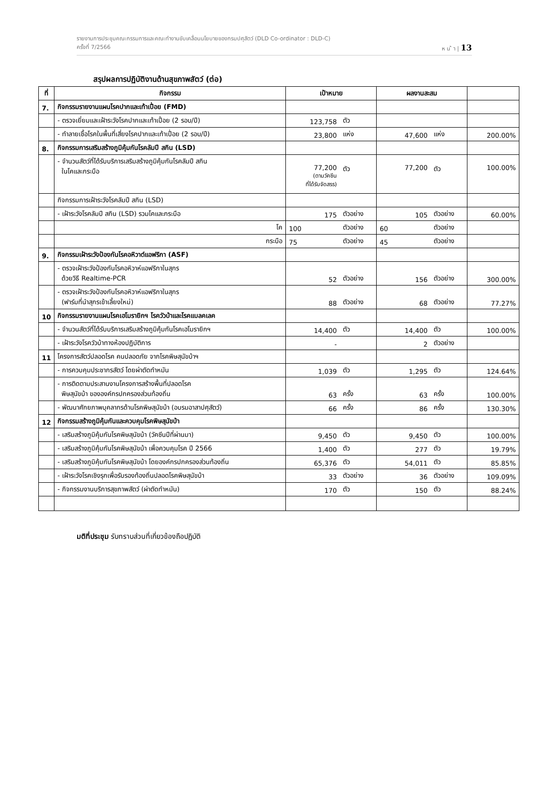รายงานการประชุมคณะกรรมการและคณะทำงานขับเคลื่อนนโยบายของกรมปศุสัตว์ (DLD Co-ordinator : DLD-C)
ครั้งที่ 7/2566 ห น ้ า | 13
สรุปผลการปฏิบัติงานด้านสุขภาพสัตว์ (ต่อ)
| ที่ | กิจกรรม | เป้าหมาย | | ผลงานสะสม | | |
| --- | --- | --- | --- | --- | --- | --- |
| 7. | กิจกรรมรายงานแผนโรคปากและเท้าเปื่อย (FMD) | | | | | |
| | - ตรวจเยี่ยมและเฝ้าระวังโรคปากและเท้าเปื่อย (2 รอบ/ปี) | 123,758 | ตัว | | | |
| | - ทำลายเชื้อโรคในพื้นที่เสี่ยงโรคปากและเท้าเปื่อย (2 รอบ/ปี) | 23,800 | แห่ง | 47,600 | แห่ง | 200.00% |
| 8. | กิจกรรมการเสริมสร้างภูมิคุ้มกันโรคลัมปี สกิน (LSD) | | | | | |
| | - จำนวนสัตว์ที่ได้รับบริการเสริมสร้างภูมิคุ้มกันโรคลัมปี สกิน ในโคและกระบือ | 77,200 (ตามวัคซีน ที่ได้รับจัดสรร) | ตัว | 77,200 | ตัว | 100.00% |
| | กิจกรรมการเฝ้าระวังโรคลัมปี สกิน (LSD) | | | | | |
| | - เฝ้าระวังโรคลัมปี สกิน (LSD) รวมโคและกระบือ | 175 | ตัวอย่าง | 105 | ตัวอย่าง | 60.00% |
| | โค | 100 | ตัวอย่าง | 60 | ตัวอย่าง | |
| | กระบือ | 75 | ตัวอย่าง | 45 | ตัวอย่าง | |
| 9. | กิจกรรมเฝ้าระวังป้องกันโรคอหิวาต์แอฟริกา (ASF) | | | | | |
| | - ตรวจเฝ้าระวังป้องกันโรคอหิวาห์แอฟริกาในสุกร ด้วยวิธี Realtime-PCR | 52 | ตัวอย่าง | 156 | ตัวอย่าง | 300.00% |
| | - ตรวจเฝ้าระวังป้องกันโรคอหิวาห์แอฟริกาในสุกร (ฟาร์มที่นำสุกรเข้าเลี้ยงใหม่) | 88 | ตัวอย่าง | 68 | ตัวอย่าง | 77.27% |
| 10 | กิจกรรมรายงานแผนโรคเฮโมรายิกฯ โรควัวบ้าและโรคแบลคเลค | | | | | |
| | - จำนวนสัตว์ที่ได้รับบริการเสริมสร้างภูมิคุ้มกันโรคเฮโมรายิกฯ | 14,400 | ตัว | 14,400 | ตัว | 100.00% |
| | - เฝ้าระวังโรควัวบ้าทางห้องปฏิบัติการ | - | | 2 | ตัวอย่าง | |
| 11 | โครงการสัตว์ปลอดโรค คนปลอดภัย จากโรคพิษสุนัขบ้าฯ | | | | | |
| | - การควบคุมประชากรสัตว์ โดยผ่าตัดทำหมัน | 1,039 | ตัว | 1,295 | ตัว | 124.64% |
| | - การติดตามประสานงานโครงการสร้างพื้นที่ปลอดโรค พิษสุนัขบ้า ขององค์กรปกครองส่วนท้องถิ่น | 63 | ครั้ง | 63 | ครั้ง | 100.00% |
| | - พัฒนาศักยภาพบุคลากรด้านโรคพิษสุนัขบ้า (อบรมอาสาปศุสัตว์) | 66 | ครั้ง | 86 | ครั้ง | 130.30% |
| 12 | กิจกรรมสร้างภูมิคุ้มกันและควบคุมโรคพิษสุนัขบ้า | | | | | |
| | - เสริมสร้างภูมิคุ้มกันโรคพิษสุนัขบ้า (วัคซีนปีที่ผ่านมา) | 9,450 | ตัว | 9,450 | ตัว | 100.00% |
| | - เสริมสร้างภูมิคุ้มกันโรคพิษสุนัขบ้า เพื่อควบคุมโรค ปี 2566 | 1,400 | ตัว | 277 | ตัว | 19.79% |
| | - เสริมสร้างภูมิคุ้มกันโรคพิษสุนัขบ้า โดยองค์กรปกครองส่วนท้องถิ่น | 65,376 | ตัว | 54,011 | ตัว | 85.85% |
| | - เฝ้าระวังโรคเชิงรุกเพื่อรับรองท้องถิ่นปลอดโรคพิษสุนัขบ้า | 33 | ตัวอย่าง | 36 | ตัวอย่าง | 109.09% |
| | - กิจกรรมงานบริการสุขภาพสัตว์ (ผ่าตัดทำหมัน) | 170 | ตัว | 150 | ตัว | 88.24% |
มติที่ประชุม รับทราบส่วนที่เกี่ยวข้องถือปฏิบัติ